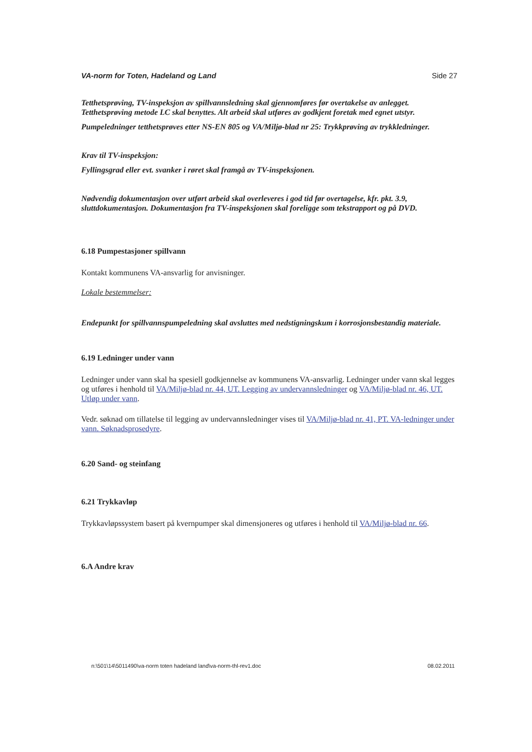VA-norm for Toten, Hadeland og Land Side 27
Tetthetsprøving, TV-inspeksjon av spillvannsledning skal gjennomføres før overtakelse av anlegget. Tetthetsprøving metode LC skal benyttes. Alt arbeid skal utføres av godkjent foretak med egnet utstyr.
Pumpeledninger tetthetsprøves etter NS-EN 805 og VA/Miljø-blad nr 25: Trykkprøving av trykkledninger.
Krav til TV-inspeksjon:
Fyllingsgrad eller evt. svanker i røret skal framgå av TV-inspeksjonen.
Nødvendig dokumentasjon over utført arbeid skal overleveres i god tid før overtagelse, kfr. pkt. 3.9, sluttdokumentasjon. Dokumentasjon fra TV-inspeksjonen skal foreligge som tekstrapport og på DVD.
6.18 Pumpestasjoner spillvann
Kontakt kommunens VA-ansvarlig for anvisninger.
Lokale bestemmelser:
Endepunkt for spillvannspumpeledning skal avsluttes med nedstigningskum i korrosjonsbestandig materiale.
6.19 Ledninger under vann
Ledninger under vann skal ha spesiell godkjennelse av kommunens VA-ansvarlig. Ledninger under vann skal legges og utføres i henhold til VA/Miljø-blad nr. 44, UT. Legging av undervannsledninger og VA/Miljø-blad nr. 46, UT. Utløp under vann.
Vedr. søknad om tillatelse til legging av undervannsledninger vises til VA/Miljø-blad nr. 41, PT. VA-ledninger under vann. Søknadsprosedyre.
6.20 Sand- og steinfang
6.21 Trykkavløp
Trykkavløpssystem basert på kvernpumper skal dimensjoneres og utføres i henhold til VA/Miljø-blad nr. 66.
6.A Andre krav
n:\501\14\5011490\va-norm toten hadeland land\va-norm-thl-rev1.doc 08.02.2011